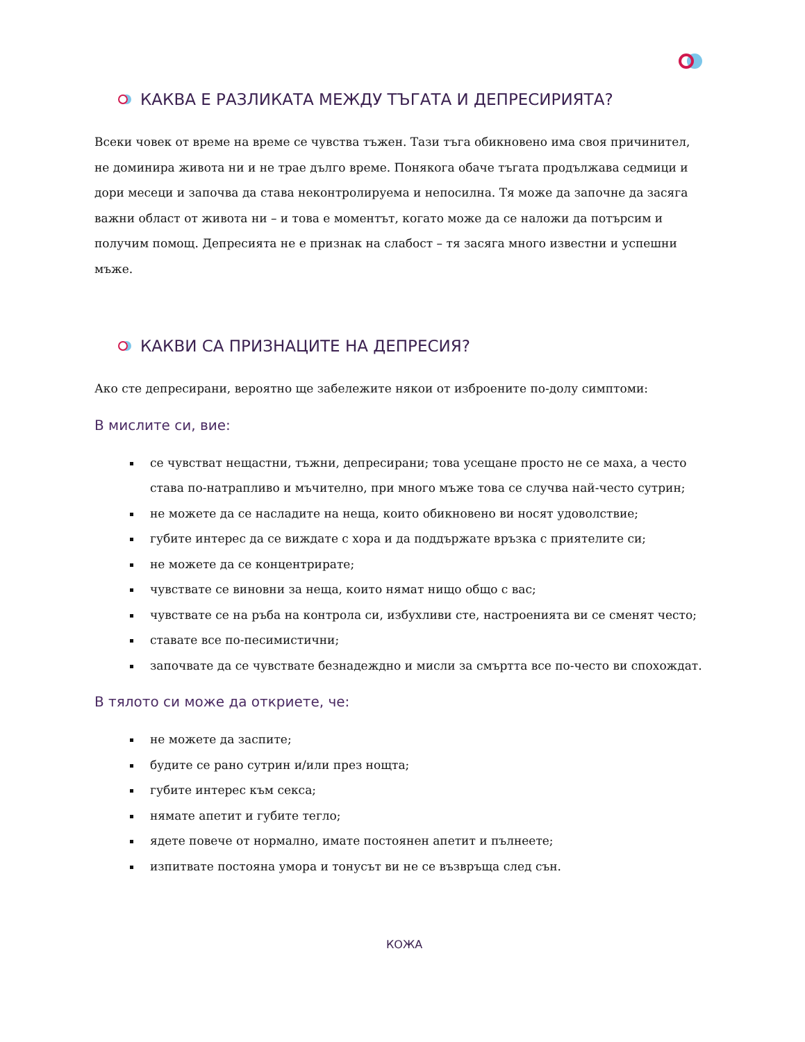КАКВА Е РАЗЛИКАТА МЕЖДУ ТЪГАТА И ДЕПРЕСИРИЯТА?
Всеки човек от време на време се чувства тъжен. Тази тъга обикновено има своя причинител, не доминира живота ни и не трае дълго време. Понякога обаче тъгата продължава седмици и дори месеци и започва да става неконтролируема и непосилна. Тя може да започне да засяга важни област от живота ни – и това е моментът, когато може да се наложи да потърсим и получим помощ. Депресията не е признак на слабост – тя засяга много известни и успешни мъже.
КАКВИ СА ПРИЗНАЦИТЕ НА ДЕПРЕСИЯ?
Ако сте депресирани, вероятно ще забележите някои от изброените по-долу симптоми:
В мислите си, вие:
се чувстват нещастни, тъжни, депресирани; това усещане просто не се маха, а често става по-натрапливо и мъчително, при много мъже това се случва най-често сутрин;
не можете да се насладите на неща, които обикновено ви носят удоволствие;
губите интерес да се виждате с хора и да поддържате връзка с приятелите си;
не можете да се концентрирате;
чувствате се виновни за неща, които нямат нищо общо с вас;
чувствате се на ръба на контрола си, избухливи сте, настроенията ви се сменят често;
ставате все по-песимистични;
започвате да се чувствате безнадеждно и мисли за смъртта все по-често ви спохождат.
В тялото си може да откриете, че:
не можете да заспите;
будите се рано сутрин и/или през нощта;
губите интерес към секса;
нямате апетит и губите тегло;
ядете повече от нормално, имате постоянен апетит и пълнеете;
изпитвате постояна умора и тонусът ви не се възвръща след сън.
КОЖА